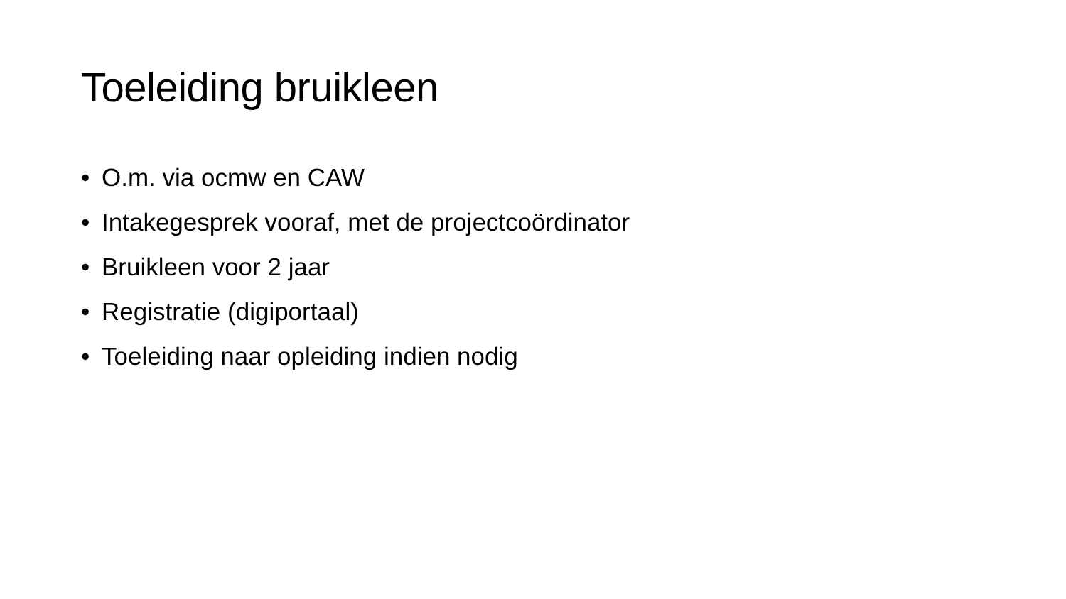Toeleiding bruikleen
• O.m. via ocmw en CAW
• Intakegesprek vooraf, met de projectcoördinator
• Bruikleen voor 2 jaar
• Registratie (digiportaal)
• Toeleiding naar opleiding indien nodig